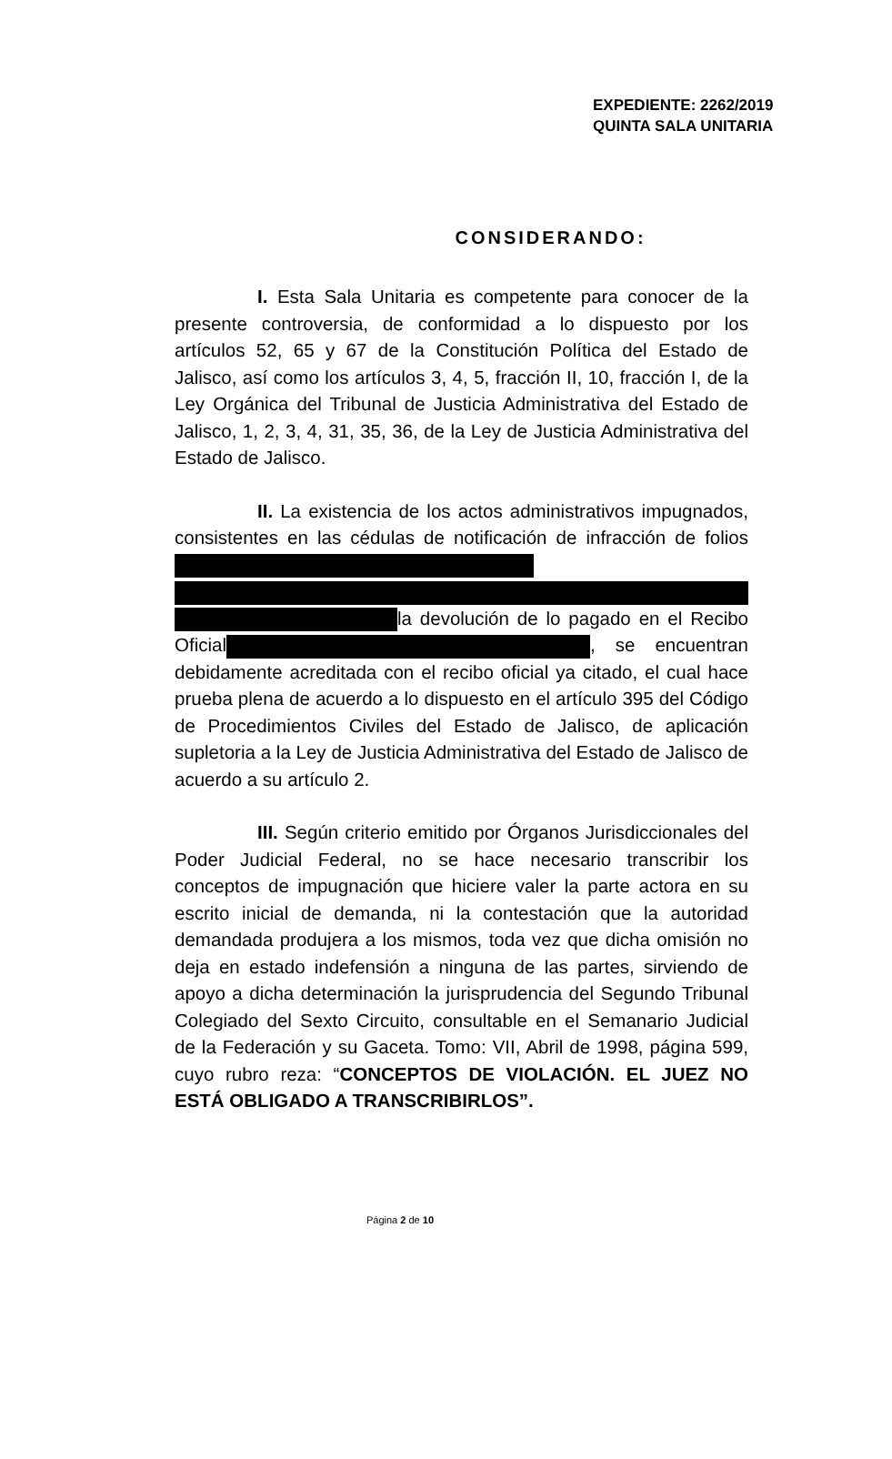EXPEDIENTE: 2262/2019
QUINTA SALA UNITARIA
CONSIDERANDO:
I. Esta Sala Unitaria es competente para conocer de la presente controversia, de conformidad a lo dispuesto por los artículos 52, 65 y 67 de la Constitución Política del Estado de Jalisco, así como los artículos 3, 4, 5, fracción II, 10, fracción I, de la Ley Orgánica del Tribunal de Justicia Administrativa del Estado de Jalisco, 1, 2, 3, 4, 31, 35, 36, de la Ley de Justicia Administrativa del Estado de Jalisco.
II. La existencia de los actos administrativos impugnados, consistentes en las cédulas de notificación de infracción de folios la devolución de lo pagado en el Recibo Oficial , se encuentran debidamente acreditada con el recibo oficial ya citado, el cual hace prueba plena de acuerdo a lo dispuesto en el artículo 395 del Código de Procedimientos Civiles del Estado de Jalisco, de aplicación supletoria a la Ley de Justicia Administrativa del Estado de Jalisco de acuerdo a su artículo 2.
III. Según criterio emitido por Órganos Jurisdiccionales del Poder Judicial Federal, no se hace necesario transcribir los conceptos de impugnación que hiciere valer la parte actora en su escrito inicial de demanda, ni la contestación que la autoridad demandada produjera a los mismos, toda vez que dicha omisión no deja en estado indefensión a ninguna de las partes, sirviendo de apoyo a dicha determinación la jurisprudencia del Segundo Tribunal Colegiado del Sexto Circuito, consultable en el Semanario Judicial de la Federación y su Gaceta. Tomo: VII, Abril de 1998, página 599, cuyo rubro reza: “CONCEPTOS DE VIOLACIÓN. EL JUEZ NO ESTÁ OBLIGADO A TRANSCRIBIRLOS”.
Página 2 de 10